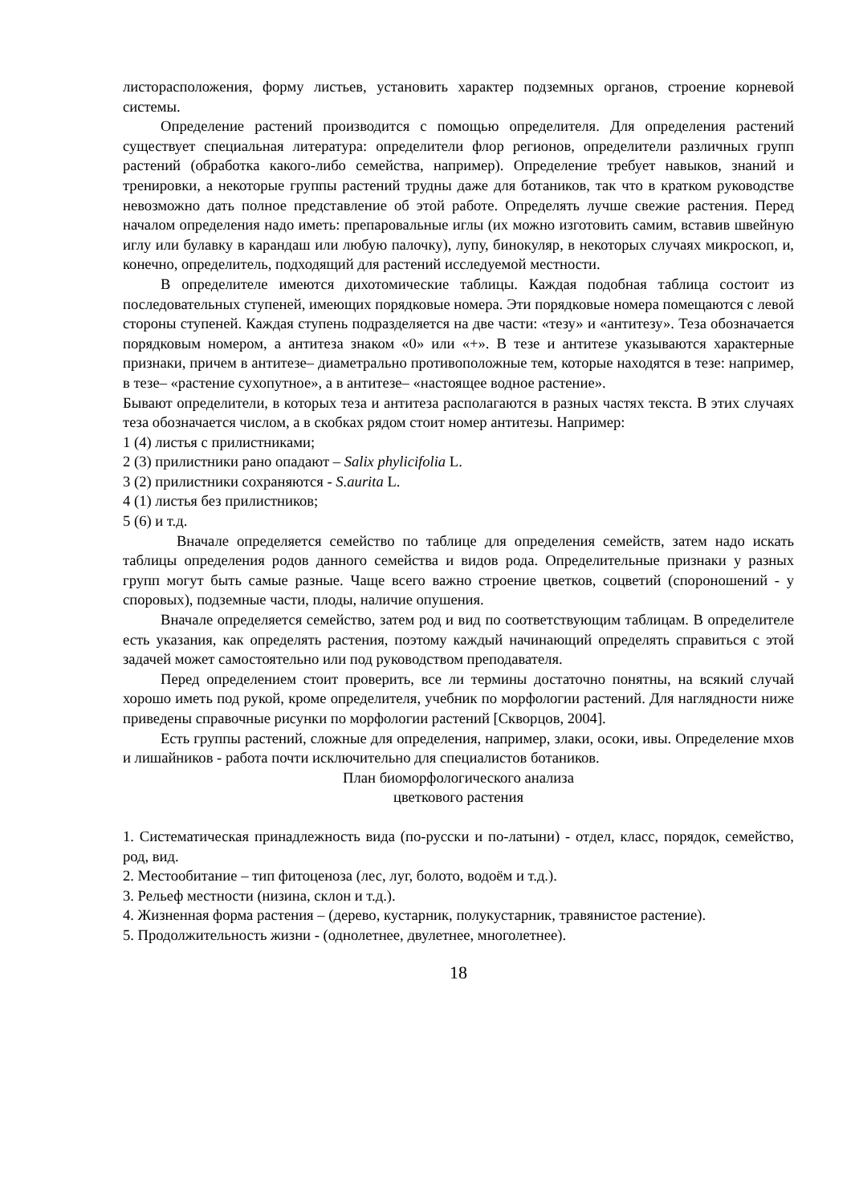листорасположения, форму листьев, установить характер подземных органов, строение корневой системы.
Определение растений производится с помощью определителя. Для определения растений существует специальная литература: определители флор регионов, определители различных групп растений (обработка какого-либо семейства, например). Определение требует навыков, знаний и тренировки, а некоторые группы растений трудны даже для ботаников, так что в кратком руководстве невозможно дать полное представление об этой работе. Определять лучше свежие растения. Перед началом определения надо иметь: препаровальные иглы (их можно изготовить самим, вставив швейную иглу или булавку в карандаш или любую палочку), лупу, бинокуляр, в некоторых случаях микроскоп, и, конечно, определитель, подходящий для растений исследуемой местности.
В определителе имеются дихотомические таблицы. Каждая подобная таблица состоит из последовательных ступеней, имеющих порядковые номера. Эти порядковые номера помещаются с левой стороны ступеней. Каждая ступень подразделяется на две части: «тезу» и «антитезу». Теза обозначается порядковым номером, а антитеза знаком «0» или «+». В тезе и антитезе указываются характерные признаки, причем в антитезе– диаметрально противоположные тем, которые находятся в тезе: например, в тезе– «растение сухопутное», а в антитезе– «настоящее водное растение».
Бывают определители, в которых теза и антитеза располагаются в разных частях текста. В этих случаях теза обозначается числом, а в скобках рядом стоит номер антитезы. Например:
1 (4) листья с прилистниками;
2 (3) прилистники рано опадают – Salix phylicifolia L.
3 (2) прилистники сохраняются - S.aurita L.
4 (1) листья без прилистников;
5 (6) и т.д.
Вначале определяется семейство по таблице для определения семейств, затем надо искать таблицы определения родов данного семейства и видов рода. Определительные признаки у разных групп могут быть самые разные. Чаще всего важно строение цветков, соцветий (спороношений - у споровых), подземные части, плоды, наличие опушения.
Вначале определяется семейство, затем род и вид по соответствующим таблицам. В определителе есть указания, как определять растения, поэтому каждый начинающий определять справиться с этой задачей может самостоятельно или под руководством преподавателя.
Перед определением стоит проверить, все ли термины достаточно понятны, на всякий случай хорошо иметь под рукой, кроме определителя, учебник по морфологии растений. Для наглядности ниже приведены справочные рисунки по морфологии растений [Скворцов, 2004].
Есть группы растений, сложные для определения, например, злаки, осоки, ивы. Определение мхов и лишайников - работа почти исключительно для специалистов ботаников.
План биоморфологического анализа
цветкового растения
1. Систематическая принадлежность вида (по-русски и по-латыни) - отдел, класс, порядок, семейство, род, вид.
2. Местообитание – тип фитоценоза (лес, луг, болото, водоём и т.д.).
3. Рельеф местности (низина, склон и т.д.).
4. Жизненная форма растения – (дерево, кустарник, полукустарник, травянистое растение).
5. Продолжительность жизни - (однолетнее, двулетнее, многолетнее).
18